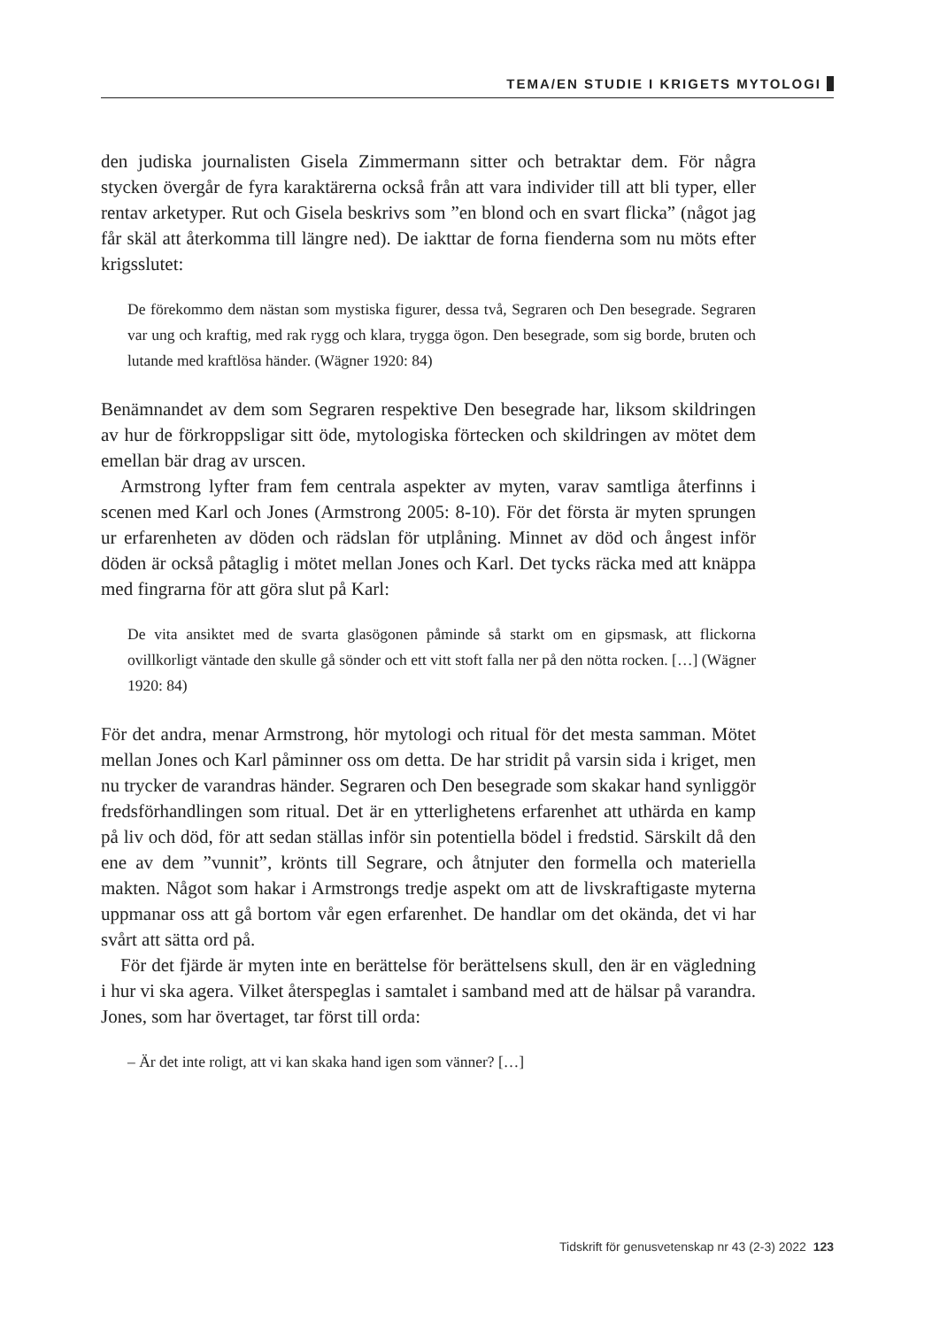TEMA/EN STUDIE I KRIGETS MYTOLOGI
den judiska journalisten Gisela Zimmermann sitter och betraktar dem. För några stycken övergår de fyra karaktärerna också från att vara individer till att bli typer, eller rentav arketyper. Rut och Gisela beskrivs som ”en blond och en svart flicka” (något jag får skäl att återkomma till längre ned). De iakttar de forna fienderna som nu möts efter krigsslutet:
De förekommo dem nästan som mystiska figurer, dessa två, Segraren och Den besegrade. Segraren var ung och kraftig, med rak rygg och klara, trygga ögon. Den besegrade, som sig borde, bruten och lutande med kraftlösa händer. (Wägner 1920: 84)
Benämnandet av dem som Segraren respektive Den besegrade har, liksom skildringen av hur de förkroppsligar sitt öde, mytologiska förtecken och skildringen av mötet dem emellan bär drag av urscen.
Armstrong lyfter fram fem centrala aspekter av myten, varav samtliga återfinns i scenen med Karl och Jones (Armstrong 2005: 8-10). För det första är myten sprungen ur erfarenheten av döden och rädslan för utplåning. Minnet av död och ångest inför döden är också påtaglig i mötet mellan Jones och Karl. Det tycks räcka med att knäppa med fingrarna för att göra slut på Karl:
De vita ansiktet med de svarta glasögonen påminde så starkt om en gipsmask, att flickorna ovillkorligt väntade den skulle gå sönder och ett vitt stoft falla ner på den nötta rocken. […] (Wägner 1920: 84)
För det andra, menar Armstrong, hör mytologi och ritual för det mesta samman. Mötet mellan Jones och Karl påminner oss om detta. De har stridit på varsin sida i kriget, men nu trycker de varandras händer. Segraren och Den besegrade som skakar hand synliggör fredsförhandlingen som ritual. Det är en ytterlighetens erfarenhet att uthärda en kamp på liv och död, för att sedan ställas inför sin potentiella bödel i fredstid. Särskilt då den ene av dem ”vunnit”, krönts till Segrare, och åtnjuter den formella och materiella makten. Något som hakar i Armstrongs tredje aspekt om att de livskraftigaste myterna uppmanar oss att gå bortom vår egen erfarenhet. De handlar om det okända, det vi har svårt att sätta ord på.
För det fjärde är myten inte en berättelse för berättelsens skull, den är en vägledning i hur vi ska agera. Vilket återspeglas i samtalet i samband med att de hälsar på varandra. Jones, som har övertaget, tar först till orda:
– Är det inte roligt, att vi kan skaka hand igen som vänner? […]
Tidskrift för genusvetenskap nr 43 (2-3) 2022 123